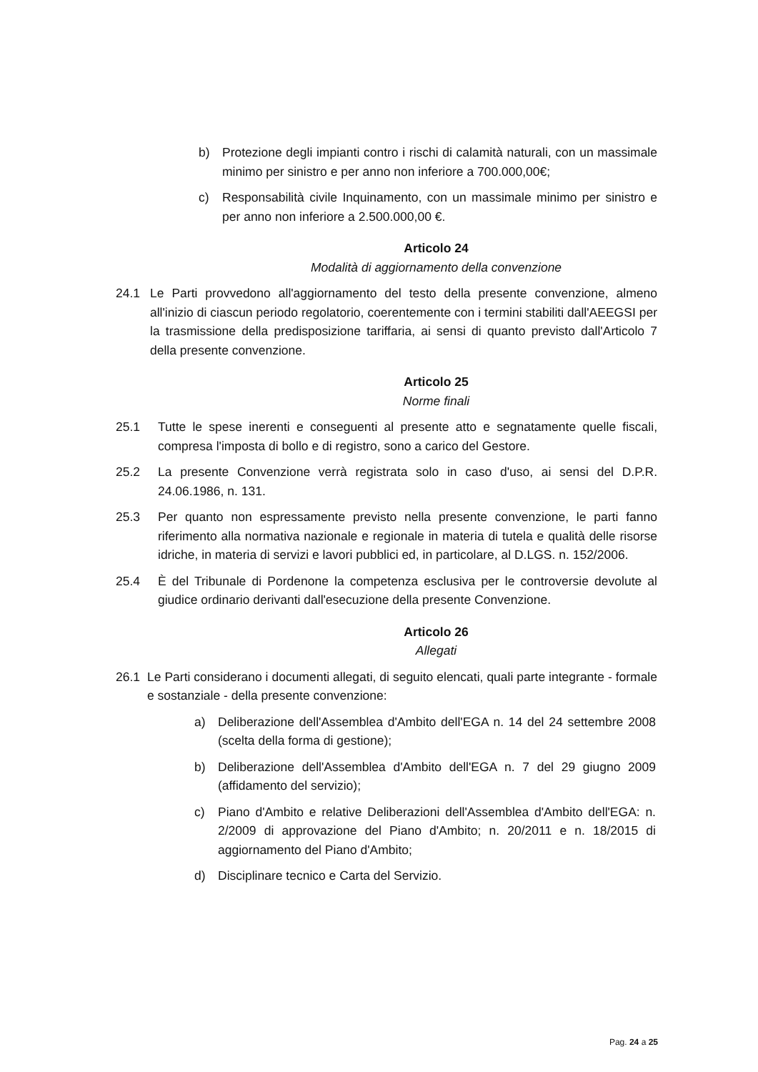b) Protezione degli impianti contro i rischi di calamità naturali, con un massimale minimo per sinistro e per anno non inferiore a 700.000,00€;
c) Responsabilità civile Inquinamento, con un massimale minimo per sinistro e per anno non inferiore a 2.500.000,00 €.
Articolo 24
Modalità di aggiornamento della convenzione
24.1 Le Parti provvedono all'aggiornamento del testo della presente convenzione, almeno all'inizio di ciascun periodo regolatorio, coerentemente con i termini stabiliti dall'AEEGSI per la trasmissione della predisposizione tariffaria, ai sensi di quanto previsto dall'Articolo 7 della presente convenzione.
Articolo 25
Norme finali
25.1 Tutte le spese inerenti e conseguenti al presente atto e segnatamente quelle fiscali, compresa l'imposta di bollo e di registro, sono a carico del Gestore.
25.2 La presente Convenzione verrà registrata solo in caso d'uso, ai sensi del D.P.R. 24.06.1986, n. 131.
25.3 Per quanto non espressamente previsto nella presente convenzione, le parti fanno riferimento alla normativa nazionale e regionale in materia di tutela e qualità delle risorse idriche, in materia di servizi e lavori pubblici ed, in particolare, al D.LGS. n. 152/2006.
25.4 È del Tribunale di Pordenone la competenza esclusiva per le controversie devolute al giudice ordinario derivanti dall'esecuzione della presente Convenzione.
Articolo 26
Allegati
26.1 Le Parti considerano i documenti allegati, di seguito elencati, quali parte integrante - formale e sostanziale - della presente convenzione:
a) Deliberazione dell'Assemblea d'Ambito dell'EGA n. 14 del 24 settembre 2008 (scelta della forma di gestione);
b) Deliberazione dell'Assemblea d'Ambito dell'EGA n. 7 del 29 giugno 2009 (affidamento del servizio);
c) Piano d'Ambito e relative Deliberazioni dell'Assemblea d'Ambito dell'EGA: n. 2/2009 di approvazione del Piano d'Ambito; n. 20/2011 e n. 18/2015 di aggiornamento del Piano d'Ambito;
d) Disciplinare tecnico e Carta del Servizio.
Pag. 24 a 25